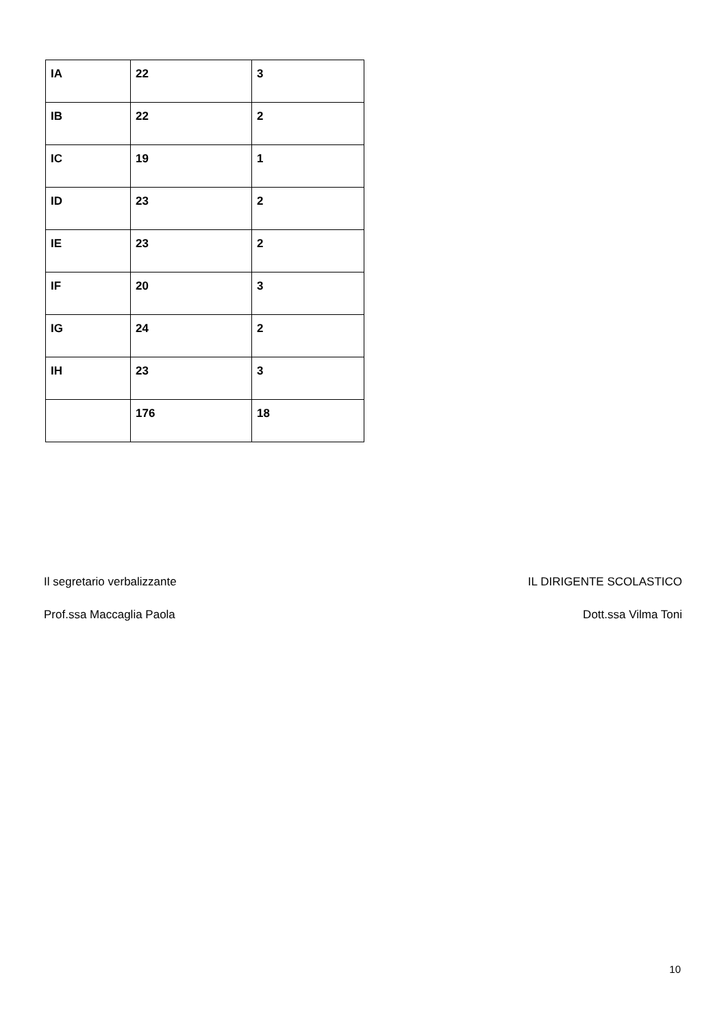| IA | 22 | 3 |
| IB | 22 | 2 |
| IC | 19 | 1 |
| ID | 23 | 2 |
| IE | 23 | 2 |
| IF | 20 | 3 |
| IG | 24 | 2 |
| IH | 23 | 3 |
| | 176 | 18 |
Il segretario verbalizzante IL DIRIGENTE SCOLASTICO
Prof.ssa Maccaglia Paola Dott.ssa Vilma Toni
10